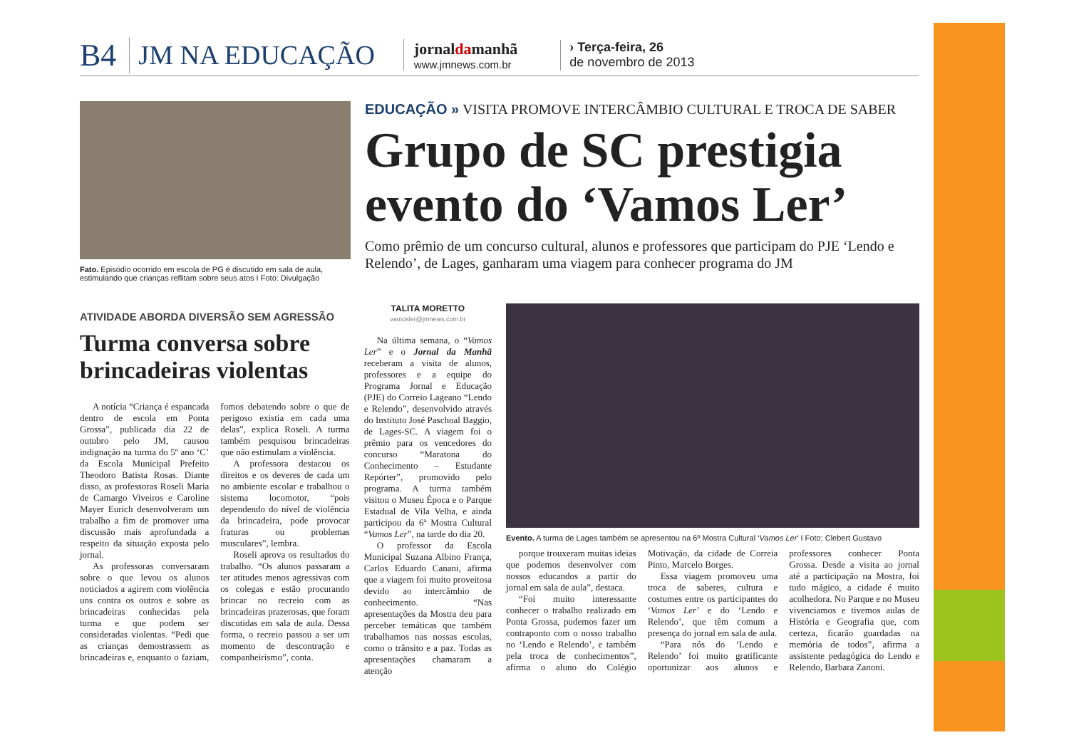B4 JM NA EDUCAÇÃO jornaldamanhã
www.jmnews.com.br › Terça-feira, 26
de novembro de 2013
Fato. Episódio ocorrido em escola de PG é discutido em sala de aula, estimulando que crianças reflitam sobre seus atos I Foto: Divulgação
EDUCAÇÃO » VISITA PROMOVE INTERCÂMBIO CULTURAL E TROCA DE SABER
Grupo de SC prestigia evento do ‘Vamos Ler’
Como prêmio de um concurso cultural, alunos e professores que participam do PJE ‘Lendo e Relendo’, de Lages, ganharam uma viagem para conhecer programa do JM
ATIVIDADE ABORDA DIVERSÃO SEM AGRESSÃO
Turma conversa sobre brincadeiras violentas
A notícia “Criança é espancada dentro de escola em Ponta Grossa”, publicada dia 22 de outubro pelo JM, causou indignação na turma do 5º ano ‘C’ da Escola Municipal Prefeito Theodoro Batista Rosas. Diante disso, as professoras Roseli Maria de Camargo Viveiros e Caroline Mayer Eurich desenvolveram um trabalho a fim de promover uma discussão mais aprofundada a respeito da situação exposta pelo jornal.
As professoras conversaram sobre o que levou os alunos noticiados a agirem com violência uns contra os outros e sobre as brincadeiras conhecidas pela turma e que podem ser consideradas violentas. “Pedi que as crianças demostrassem as brincadeiras e, enquanto o faziam, fomos debatendo sobre o que de perigoso existia em cada uma delas”, explica Roseli. A turma também pesquisou brincadeiras que não estimulam a violência.
A professora destacou os direitos e os deveres de cada um no ambiente escolar e trabalhou o sistema locomotor, “pois dependendo do nível de violência da brincadeira, pode provocar fraturas ou problemas musculares”, lembra.
Roseli aprova os resultados do trabalho. “Os alunos passaram a ter atitudes menos agressivas com os colegas e estão procurando brincar no recreio com as brincadeiras prazerosas, que foram discutidas em sala de aula. Dessa forma, o recreio passou a ser um momento de descontração e companheirismo”, conta.
TALITA MORETTO
vamosler@jmnews.com.br
Na última semana, o “Vamos Ler” e o Jornal da Manhã receberam a visita de alunos, professores e a equipe do Programa Jornal e Educação (PJE) do Correio Lageano “Lendo e Relendo”, desenvolvido através do Instituto José Paschoal Baggio, de Lages-SC. A viagem foi o prêmio para os vencedores do concurso “Maratona do Conhecimento – Estudante Repórter”, promovido pelo programa. A turma também visitou o Museu Época e o Parque Estadual de Vila Velha, e ainda participou da 6ª Mostra Cultural “Vamos Ler”, na tarde do dia 20.
O professor da Escola Municipal Suzana Albino França, Carlos Eduardo Canani, afirma que a viagem foi muito proveitosa devido ao intercâmbio de conhecimento. “Nas apresentações da Mostra deu para perceber temáticas que também trabalhamos nas nossas escolas, como o trânsito e a paz. Todas as apresentações chamaram a atenção
Evento. A turma de Lages também se apresentou na 6º Mostra Cultural ‘Vamos Ler’ I Foto: Clebert Gustavo
porque trouxeram muitas ideias que podemos desenvolver com nossos educandos a partir do jornal em sala de aula”, destaca.
“Foi muito interessante conhecer o trabalho realizado em Ponta Grossa, pudemos fazer um contraponto com o nosso trabalho no ‘Lendo e Relendo’, e também pela troca de conhecimentos”, afirma o aluno do Colégio Motivação, da cidade de Correia Pinto, Marcelo Borges.
Essa viagem promoveu uma troca de saberes, cultura e costumes entre os participantes do ‘Vamos Ler’ e do ‘Lendo e Relendo’, que têm comum a presença do jornal em sala de aula.
“Para nós do ‘Lendo e Relendo’ foi muito gratificante oportunizar aos alunos e professores conhecer Ponta Grossa. Desde a visita ao jornal até a participação na Mostra, foi tudo mágico, a cidade é muito acolhedora. No Parque e no Museu vivenciamos e tivemos aulas de História e Geografia que, com certeza, ficarão guardadas na memória de todos”, afirma a assistente pedagógica do Lendo e Relendo, Barbara Zanoni.